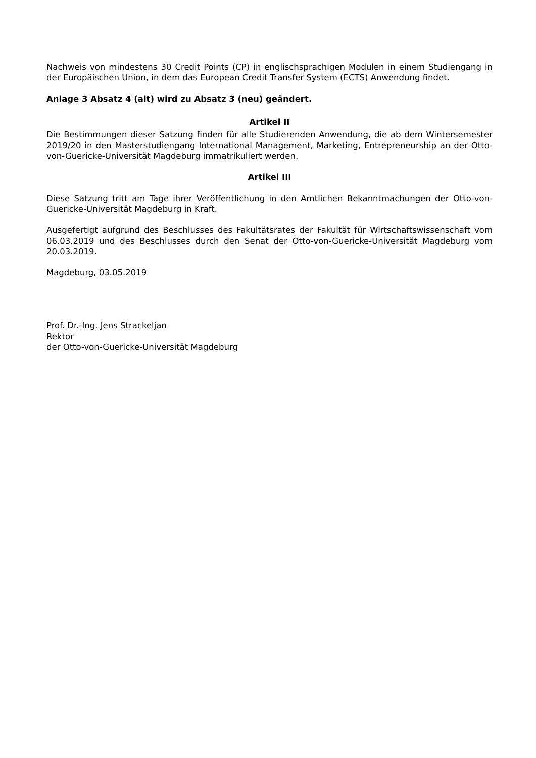Nachweis von mindestens 30 Credit Points (CP) in englischsprachigen Modulen in einem Studiengang in der Europäischen Union, in dem das European Credit Transfer System (ECTS) Anwendung findet.
Anlage 3 Absatz 4 (alt) wird zu Absatz 3 (neu) geändert.
Artikel II
Die Bestimmungen dieser Satzung finden für alle Studierenden Anwendung, die ab dem Wintersemester 2019/20 in den Masterstudiengang International Management, Marketing, Entrepreneurship an der Otto-von-Guericke-Universität Magdeburg immatrikuliert werden.
Artikel III
Diese Satzung tritt am Tage ihrer Veröffentlichung in den Amtlichen Bekanntmachungen der Otto-von-Guericke-Universität Magdeburg in Kraft.
Ausgefertigt aufgrund des Beschlusses des Fakultätsrates der Fakultät für Wirtschaftswissenschaft vom 06.03.2019 und des Beschlusses durch den Senat der Otto-von-Guericke-Universität Magdeburg vom 20.03.2019.
Magdeburg, 03.05.2019
Prof. Dr.-Ing. Jens Strackeljan
Rektor
der Otto-von-Guericke-Universität Magdeburg